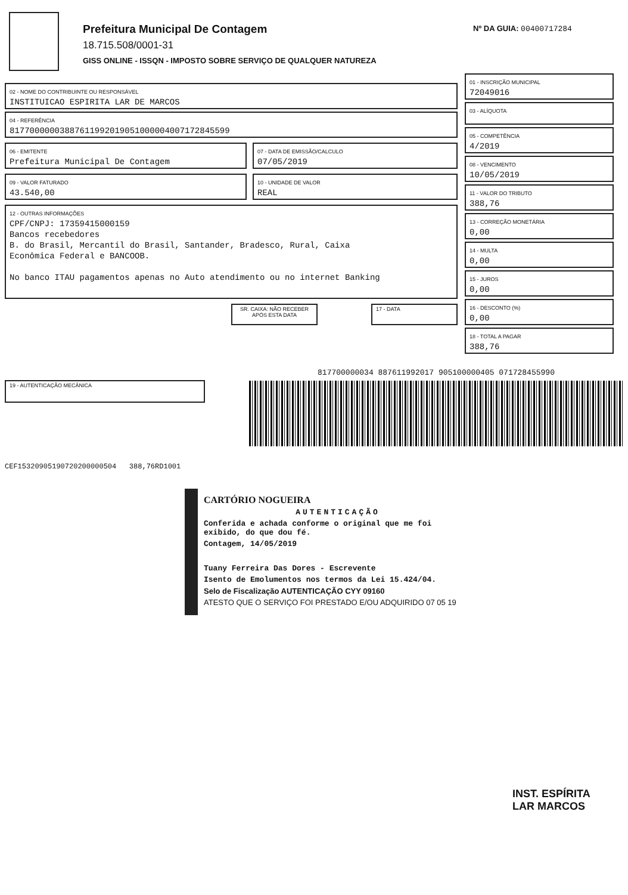Prefeitura Municipal De Contagem
18.715.508/0001-31
GISS ONLINE - ISSQN - IMPOSTO SOBRE SERVIÇO DE QUALQUER NATUREZA
Nº DA GUIA: 00400717284
02 - NOME DO CONTRIBUINTE OU RESPONSÁVEL
INSTITUICAO ESPIRITA LAR DE MARCOS
04 - REFERÊNCIA
81770000003887611992019051000004007172845599
06 - EMITENTE
Prefeitura Municipal De Contagem
07 - DATA DE EMISSÃO/CALCULO
07/05/2019
09 - VALOR FATURADO
43.540,00
10 - UNIDADE DE VALOR
REAL
12 - OUTRAS INFORMAÇÕES
CPF/CNPJ: 17359415000159
Bancos recebedores
B. do Brasil, Mercantil do Brasil, Santander, Bradesco, Rural, Caixa
Econômica Federal e BANCOOB.
No banco ITAU pagamentos apenas no Auto atendimento ou no internet Banking
SR. CAIXA: NÃO RECEBER APÓS ESTA DATA
17 - DATA
01 - INSCRIÇÃO MUNICIPAL
72049016
03 - ALÍQUOTA
05 - COMPETÊNCIA
4/2019
08 - VENCIMENTO
10/05/2019
11 - VALOR DO TRIBUTO
388,76
13 - CORREÇÃO MONETÁRIA
0,00
14 - MULTA
0,00
15 - JUROS
0,00
16 - DESCONTO (%)
0,00
18 - TOTAL A PAGAR
388,76
19 - AUTENTICAÇÃO MECÂNICA
CEF15320905190720200000504 388,76RD1001
817700000034 887611992017 905100000405 071728455990
CARTÓRIO NOGUEIRA
AUTENTICAÇÃO
Conferida e achada conforme o original que me foi exibido, do que dou fé.
Contagem, 14/05/2019
Tuany Ferreira Das Dores - Escrevente
Isento de Emolumentos nos termos da Lei 15.424/04.
Selo de Fiscalização AUTENTICAÇÃO CYY 09160
ATESTO QUE O SERVIÇO FOI PRESTADO E/OU ADQUIRIDO 07 05 19
INST. ESPÍRITA
LAR MARCOS